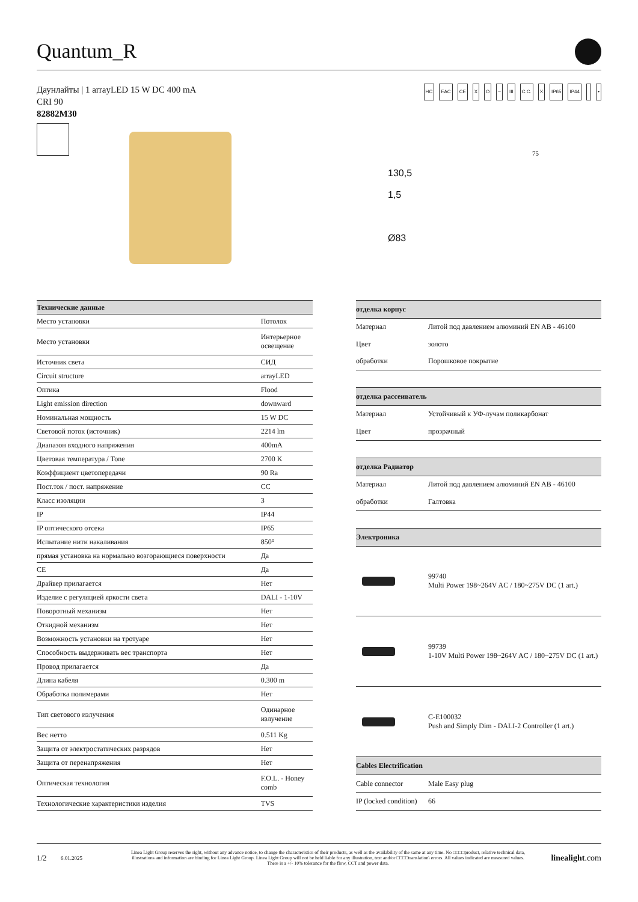Quantum_R
Даунлайты | 1 arrayLED 15 W DC 400 mA
CRI 90
82882M30
HC EAC CE X O ~ III C.C. X IP65 IP44 •
130,5
1,5
Ø83
75
| Технические данные | |
| --- | --- |
| Место установки | Потолок |
| Место установки | Интерьерное освещение |
| Источник света | СИД |
| Circuit structure | arrayLED |
| Оптика | Flood |
| Light emission direction | downward |
| Номинальная мощность | 15 W DC |
| Световой поток (источник) | 2214 lm |
| Диапазон входного напряжения | 400mA |
| Цветовая температура / Tone | 2700 K |
| Коэффициент цветопередачи | 90 Ra |
| Пост.ток / пост. напряжение | CC |
| Класс изоляции | 3 |
| IP | IP44 |
| IP оптического отсека | IP65 |
| Испытание нити накаливания | 850° |
| прямая установка на нормально возгорающиеся поверхности | Да |
| CE | Да |
| Драйвер прилагается | Нет |
| Изделие с регуляцией яркости света | DALI - 1-10V |
| Поворотный механизм | Нет |
| Откидной механизм | Нет |
| Возможность установки на тротуаре | Нет |
| Способность выдерживать вес транспорта | Нет |
| Провод прилагается | Да |
| Длина кабеля | 0.300 m |
| Обработка полимерами | Нет |
| Тип светового излучения | Одинарное излучение |
| Вес нетто | 0.511 Kg |
| Защита от электростатических разрядов | Нет |
| Защита от перенапряжения | Нет |
| Оптическая технология | F.O.L. - Honey comb |
| Технологические характеристики изделия | TVS |
| отделка корпус | |
| --- | --- |
| Материал | Литой под давлением алюминий EN AB - 46100 |
| Цвет | золото |
| обработки | Порошковое покрытие |
| отделка рассеиватель | |
| Материал | Устойчивый к УФ-лучам поликарбонат |
| Цвет | прозрачный |
| отделка Радиатор | |
| Материал | Литой под давлением алюминий EN AB - 46100 |
| обработки | Галтовка |
| Электроника | |
| | 99740 Multi Power 198~264V AC / 180~275V DC (1 art.) |
| | 99739 1-10V Multi Power 198~264V AC / 180~275V DC (1 art.) |
| | C-E100032 Push and Simply Dim - DALI-2 Controller (1 art.) |
| Cables Electrification | |
| Cable connector | Male Easy plug |
| IP (locked condition) | 66 |
1/2 6.01.2025 Linea Light Group reserves the right, without any advance notice, to change the characteristics of their products, as well as the availability of the same at any time. No □□□□product, relative technical data, illustrations and information are binding for Linea Light Group. Linea Light Group will not be held liable for any illustration, text and/or □□□□translation\ errors. All values indicated are measured values. There is a +/- 10% tolerance for the flow, CCT and power data. linealight.com